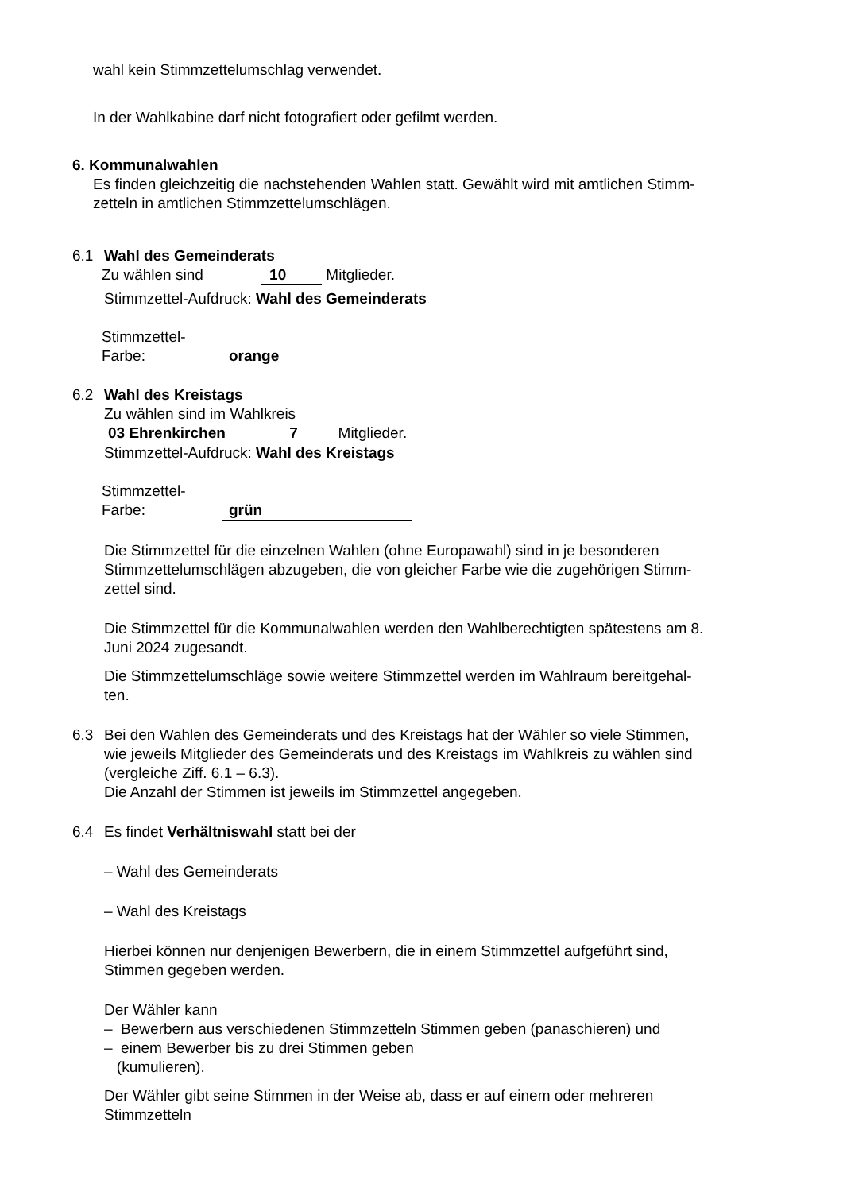wahl kein Stimmzettelumschlag verwendet.
In der Wahlkabine darf nicht fotografiert oder gefilmt werden.
6. Kommunalwahlen
Es finden gleichzeitig die nachstehenden Wahlen statt. Gewählt wird mit amtlichen Stimm-
zetteln in amtlichen Stimmzettelumschlägen.
6.1 Wahl des Gemeinderats
Zu wählen sind 10 Mitglieder.
Stimmzettel-Aufdruck: Wahl des Gemeinderats
Stimmzettel-
Farbe: orange
6.2 Wahl des Kreistags
Zu wählen sind im Wahlkreis
03 Ehrenkirchen 7 Mitglieder.
Stimmzettel-Aufdruck: Wahl des Kreistags
Stimmzettel-
Farbe: grün
Die Stimmzettel für die einzelnen Wahlen (ohne Europawahl) sind in je besonderen
Stimmzettelumschlägen abzugeben, die von gleicher Farbe wie die zugehörigen Stimm-
zettel sind.
Die Stimmzettel für die Kommunalwahlen werden den Wahlberechtigten spätestens am 8.
Juni 2024 zugesandt.
Die Stimmzettelumschläge sowie weitere Stimmzettel werden im Wahlraum bereitgehal-
ten.
6.3 Bei den Wahlen des Gemeinderats und des Kreistags hat der Wähler so viele Stimmen,
wie jeweils Mitglieder des Gemeinderats und des Kreistags im Wahlkreis zu wählen sind
(vergleiche Ziff. 6.1 – 6.3).
Die Anzahl der Stimmen ist jeweils im Stimmzettel angegeben.
6.4 Es findet Verhältniswahl statt bei der
– Wahl des Gemeinderats
– Wahl des Kreistags
Hierbei können nur denjenigen Bewerbern, die in einem Stimmzettel aufgeführt sind,
Stimmen gegeben werden.
Der Wähler kann
– Bewerbern aus verschiedenen Stimmzetteln Stimmen geben (panaschieren) und
– einem Bewerber bis zu drei Stimmen geben
(kumulieren).
Der Wähler gibt seine Stimmen in der Weise ab, dass er auf einem oder mehreren
Stimmzetteln